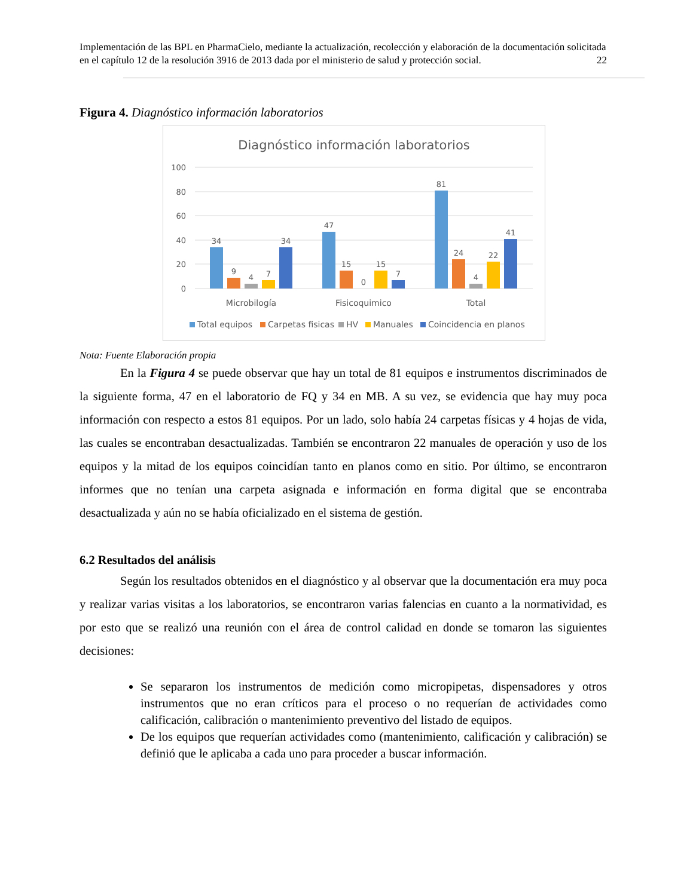Implementación de las BPL en PharmaCielo, mediante la actualización, recolección y elaboración de la documentación solicitada en el capítulo 12 de la resolución 3916 de 2013 dada por el ministerio de salud y protección social. 22
Figura 4. Diagnóstico información laboratorios
Diagnóstico información laboratorios
100
80
60
40
20
0
34
9
4
7
34
47
15
0
15
7
81
24
4
22
41
Microbilogía
Fisicoquimico
Total
Total equipos
Carpetas fisicas
HV
Manuales
Coincidencia en planos
Nota: Fuente Elaboración propia
En la Figura 4 se puede observar que hay un total de 81 equipos e instrumentos discriminados de la siguiente forma, 47 en el laboratorio de FQ y 34 en MB. A su vez, se evidencia que hay muy poca información con respecto a estos 81 equipos. Por un lado, solo había 24 carpetas físicas y 4 hojas de vida, las cuales se encontraban desactualizadas. También se encontraron 22 manuales de operación y uso de los equipos y la mitad de los equipos coincidían tanto en planos como en sitio. Por último, se encontraron informes que no tenían una carpeta asignada e información en forma digital que se encontraba desactualizada y aún no se había oficializado en el sistema de gestión.
6.2 Resultados del análisis
Según los resultados obtenidos en el diagnóstico y al observar que la documentación era muy poca y realizar varias visitas a los laboratorios, se encontraron varias falencias en cuanto a la normatividad, es por esto que se realizó una reunión con el área de control calidad en donde se tomaron las siguientes decisiones:
Se separaron los instrumentos de medición como micropipetas, dispensadores y otros instrumentos que no eran críticos para el proceso o no requerían de actividades como calificación, calibración o mantenimiento preventivo del listado de equipos.
De los equipos que requerían actividades como (mantenimiento, calificación y calibración) se definió que le aplicaba a cada uno para proceder a buscar información.